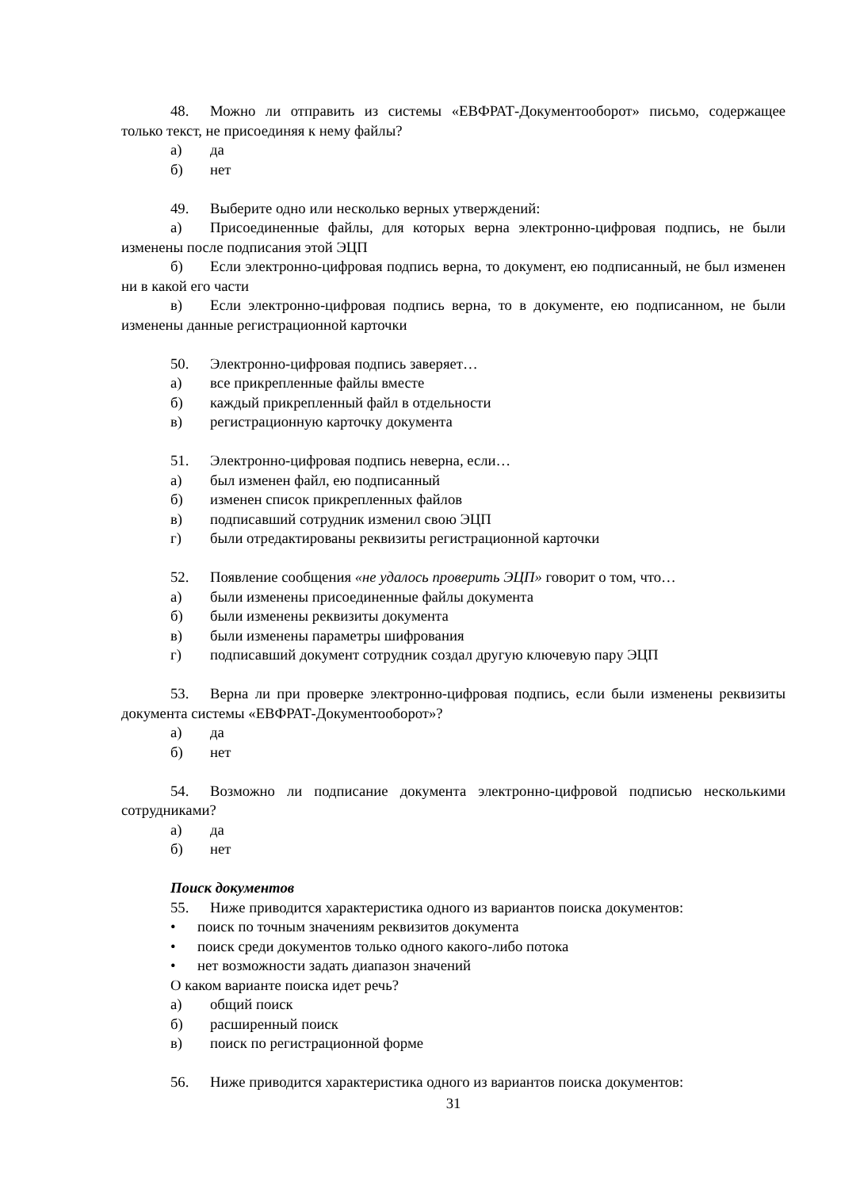48. Можно ли отправить из системы «ЕВФРАТ-Документооборот» письмо, содержащее только текст, не присоединяя к нему файлы?
а) да
б) нет
49. Выберите одно или несколько верных утверждений:
а) Присоединенные файлы, для которых верна электронно-цифровая подпись, не были изменены после подписания этой ЭЦП
б) Если электронно-цифровая подпись верна, то документ, ею подписанный, не был изменен ни в какой его части
в) Если электронно-цифровая подпись верна, то в документе, ею подписанном, не были изменены данные регистрационной карточки
50. Электронно-цифровая подпись заверяет…
а) все прикрепленные файлы вместе
б) каждый прикрепленный файл в отдельности
в) регистрационную карточку документа
51. Электронно-цифровая подпись неверна, если…
а) был изменен файл, ею подписанный
б) изменен список прикрепленных файлов
в) подписавший сотрудник изменил свою ЭЦП
г) были отредактированы реквизиты регистрационной карточки
52. Появление сообщения «не удалось проверить ЭЦП» говорит о том, что…
а) были изменены присоединенные файлы документа
б) были изменены реквизиты документа
в) были изменены параметры шифрования
г) подписавший документ сотрудник создал другую ключевую пару ЭЦП
53. Верна ли при проверке электронно-цифровая подпись, если были изменены реквизиты документа системы «ЕВФРАТ-Документооборот»?
а) да
б) нет
54. Возможно ли подписание документа электронно-цифровой подписью несколькими сотрудниками?
а) да
б) нет
Поиск документов
55. Ниже приводится характеристика одного из вариантов поиска документов:
• поиск по точным значениям реквизитов документа
• поиск среди документов только одного какого-либо потока
• нет возможности задать диапазон значений
О каком варианте поиска идет речь?
а) общий поиск
б) расширенный поиск
в) поиск по регистрационной форме
56. Ниже приводится характеристика одного из вариантов поиска документов:
31